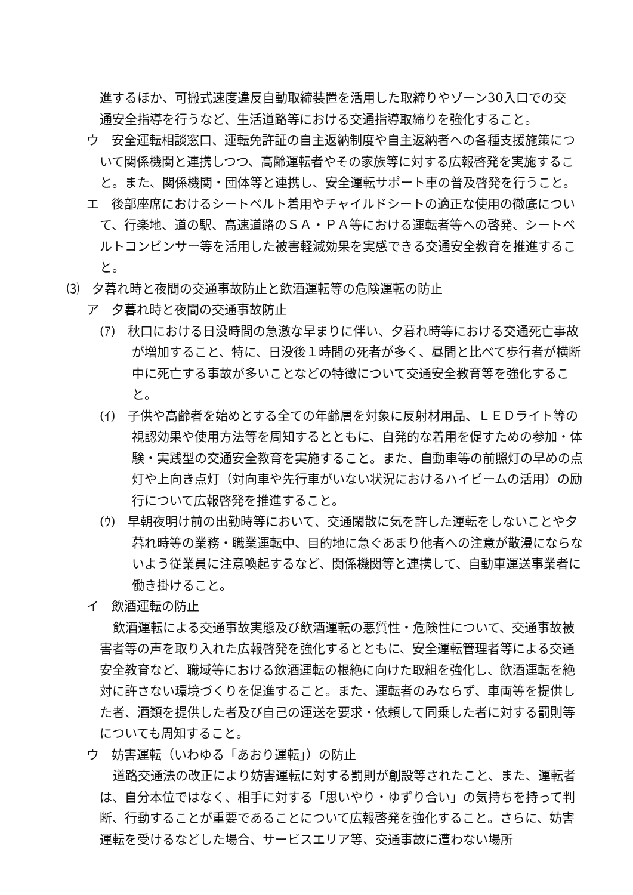進するほか、可搬式速度違反自動取締装置を活用した取締りやゾーン30入口での交通安全指導を行うなど、生活道路等における交通指導取締りを強化すること。
ウ　安全運転相談窓口、運転免許証の自主返納制度や自主返納者への各種支援施策について関係機関と連携しつつ、高齢運転者やその家族等に対する広報啓発を実施すること。また、関係機関・団体等と連携し、安全運転サポート車の普及啓発を行うこと。
エ　後部座席におけるシートベルト着用やチャイルドシートの適正な使用の徹底について、行楽地、道の駅、高速道路のＳＡ・ＰＡ等における運転者等への啓発、シートベルトコンビンサー等を活用した被害軽減効果を実感できる交通安全教育を推進すること。
⑶　夕暮れ時と夜間の交通事故防止と飲酒運転等の危険運転の防止
ア　夕暮れ時と夜間の交通事故防止
(ｱ)　秋口における日没時間の急激な早まりに伴い、夕暮れ時等における交通死亡事故が増加すること、特に、日没後１時間の死者が多く、昼間と比べて歩行者が横断中に死亡する事故が多いことなどの特徴について交通安全教育等を強化すること。
(ｲ)　子供や高齢者を始めとする全ての年齢層を対象に反射材用品、ＬＥＤライト等の視認効果や使用方法等を周知するとともに、自発的な着用を促すための参加・体験・実践型の交通安全教育を実施すること。また、自動車等の前照灯の早めの点灯や上向き点灯（対向車や先行車がいない状況におけるハイビームの活用）の励行について広報啓発を推進すること。
(ｳ)　早朝夜明け前の出勤時等において、交通閑散に気を許した運転をしないことや夕暮れ時等の業務・職業運転中、目的地に急ぐあまり他者への注意が散漫にならないよう従業員に注意喚起するなど、関係機関等と連携して、自動車運送事業者に働き掛けること。
イ　飲酒運転の防止
飲酒運転による交通事故実態及び飲酒運転の悪質性・危険性について、交通事故被害者等の声を取り入れた広報啓発を強化するとともに、安全運転管理者等による交通安全教育など、職域等における飲酒運転の根絶に向けた取組を強化し、飲酒運転を絶対に許さない環境づくりを促進すること。また、運転者のみならず、車両等を提供した者、酒類を提供した者及び自己の運送を要求・依頼して同乗した者に対する罰則等についても周知すること。
ウ　妨害運転（いわゆる「あおり運転」）の防止
道路交通法の改正により妨害運転に対する罰則が創設等されたこと、また、運転者は、自分本位ではなく、相手に対する「思いやり・ゆずり合い」の気持ちを持って判断、行動することが重要であることについて広報啓発を強化すること。さらに、妨害運転を受けるなどした場合、サービスエリア等、交通事故に遭わない場所